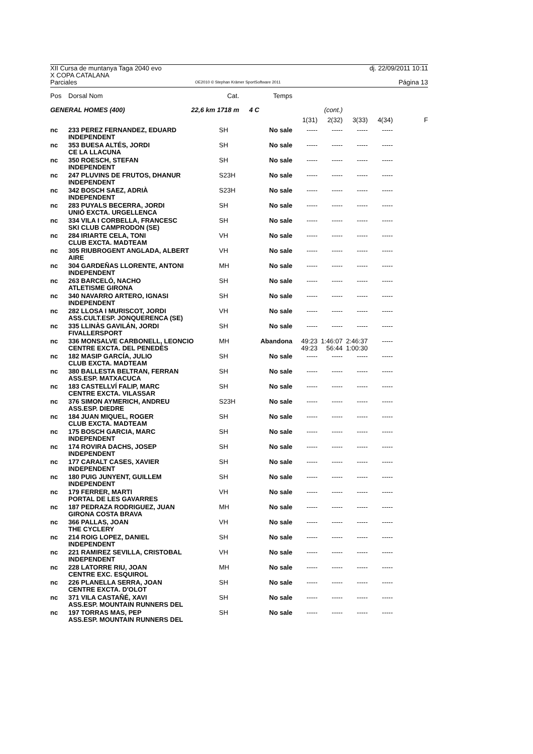XII Cursa de muntanya Taga 2040 evo dj. 22/09/2011 10:11
X COPA CATALANA
Parciales OE2010 © Stephan Krämer SportSoftware 2011 Página 13
| Pos | Dorsal Nom | Cat. | Temps | | | | | |
| --- | --- | --- | --- | --- | --- | --- | --- | --- |
| GENERAL HOMES (400) | | 22,6 km 1718 m | 4 C | | (cont.) | | | |
| | | | | 1(31) | 2(32) | 3(33) | 4(34) | F |
| nc | 233 PEREZ FERNANDEZ, EDUARD INDEPENDENT | SH | No sale | ----- | ----- | ----- | ----- | |
| nc | 353 BUESA ALTÉS, JORDI CE LA LLACUNA | SH | No sale | ----- | ----- | ----- | ----- | |
| nc | 350 ROESCH, STEFAN INDEPENDENT | SH | No sale | ----- | ----- | ----- | ----- | |
| nc | 247 PLUVINS DE FRUTOS, DHANUR INDEPENDENT | S23H | No sale | ----- | ----- | ----- | ----- | |
| nc | 342 BOSCH SAEZ, ADRIÀ INDEPENDENT | S23H | No sale | ----- | ----- | ----- | ----- | |
| nc | 283 PUYALS BECERRA, JORDI UNIÓ EXCTA. URGELLENCA | SH | No sale | ----- | ----- | ----- | ----- | |
| nc | 334 VILA I CORBELLA, FRANCESC SKI CLUB CAMPRODON (SE) | SH | No sale | ----- | ----- | ----- | ----- | |
| nc | 284 IRIARTE CELA, TONI CLUB EXCTA. MADTEAM | VH | No sale | ----- | ----- | ----- | ----- | |
| nc | 305 RIUBROGENT ANGLADA, ALBERT AIRE | VH | No sale | ----- | ----- | ----- | ----- | |
| nc | 304 GARDEÑAS LLORENTE, ANTONI INDEPENDENT | MH | No sale | ----- | ----- | ----- | ----- | |
| nc | 263 BARCELÓ, NACHO ATLETISME GIRONA | SH | No sale | ----- | ----- | ----- | ----- | |
| nc | 340 NAVARRO ARTERO, IGNASI INDEPENDENT | SH | No sale | ----- | ----- | ----- | ----- | |
| nc | 282 LLOSA I MURISCOT, JORDI ASS.CULT.ESP. JONQUERENCA (SE) | VH | No sale | ----- | ----- | ----- | ----- | |
| nc | 335 LLINÀS GAVILÁN, JORDI FIVALLERSPORT | SH | No sale | ----- | ----- | ----- | ----- | |
| nc | 336 MONSALVE CARBONELL, LEONCIO CENTRE EXCTA. DEL PENEDÈS | MH | Abandona | 49:23 49:23 | 1:46:07 56:44 | 2:46:37 1:00:30 | ----- | |
| nc | 182 MASIP GARCÍA, JULIO CLUB EXCTA. MADTEAM | SH | No sale | ----- | ----- | ----- | ----- | |
| nc | 380 BALLESTA BELTRAN, FERRAN ASS.ESP. MATXACUCA | SH | No sale | ----- | ----- | ----- | ----- | |
| nc | 183 CASTELLVÍ FALIP, MARC CENTRE EXCTA. VILASSAR | SH | No sale | ----- | ----- | ----- | ----- | |
| nc | 376 SIMON AYMERICH, ANDREU ASS.ESP. DIEDRE | S23H | No sale | ----- | ----- | ----- | ----- | |
| nc | 184 JUAN MIQUEL, ROGER CLUB EXCTA. MADTEAM | SH | No sale | ----- | ----- | ----- | ----- | |
| nc | 175 BOSCH GARCIA, MARC INDEPENDENT | SH | No sale | ----- | ----- | ----- | ----- | |
| nc | 174 ROVIRA DACHS, JOSEP INDEPENDENT | SH | No sale | ----- | ----- | ----- | ----- | |
| nc | 177 CARALT CASES, XAVIER INDEPENDENT | SH | No sale | ----- | ----- | ----- | ----- | |
| nc | 180 PUIG JUNYENT, GUILLEM INDEPENDENT | SH | No sale | ----- | ----- | ----- | ----- | |
| nc | 179 FERRER, MARTI PORTAL DE LES GAVARRES | VH | No sale | ----- | ----- | ----- | ----- | |
| nc | 187 PEDRAZA RODRIGUEZ, JUAN GIRONA COSTA BRAVA | MH | No sale | ----- | ----- | ----- | ----- | |
| nc | 366 PALLAS, JOAN THE CYCLERY | VH | No sale | ----- | ----- | ----- | ----- | |
| nc | 214 ROIG LOPEZ, DANIEL INDEPENDENT | SH | No sale | ----- | ----- | ----- | ----- | |
| nc | 221 RAMIREZ SEVILLA, CRISTOBAL INDEPENDENT | VH | No sale | ----- | ----- | ----- | ----- | |
| nc | 228 LATORRE RIU, JOAN CENTRE EXC. ESQUIROL | MH | No sale | ----- | ----- | ----- | ----- | |
| nc | 226 PLANELLA SERRA, JOAN CENTRE EXCTA. D'OLOT | SH | No sale | ----- | ----- | ----- | ----- | |
| nc | 371 VILA CASTAÑÉ, XAVI ASS.ESP. MOUNTAIN RUNNERS DEL | SH | No sale | ----- | ----- | ----- | ----- | |
| nc | 197 TORRAS MAS, PEP ASS.ESP. MOUNTAIN RUNNERS DEL | SH | No sale | ----- | ----- | ----- | ----- | |